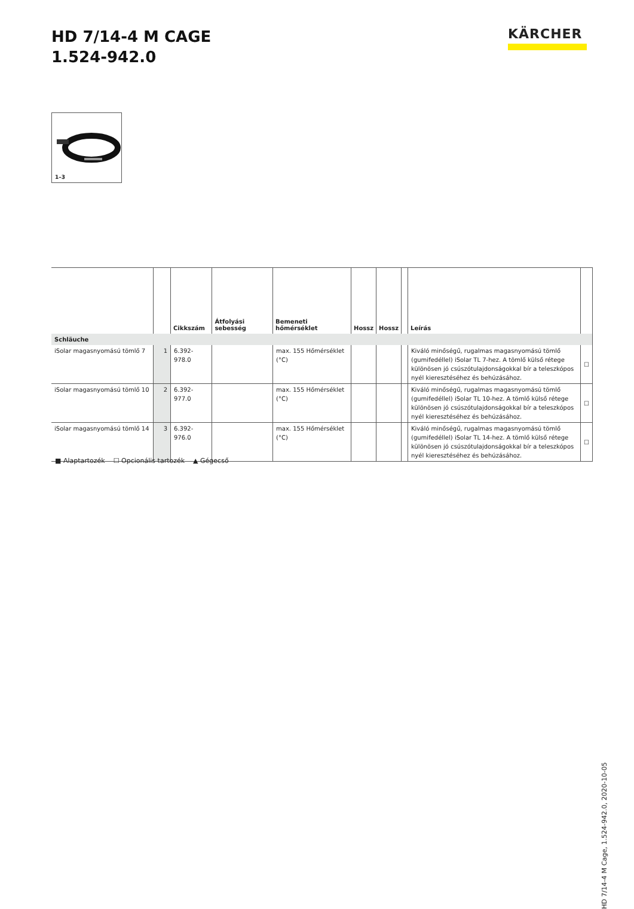HD 7/14-4 M CAGE
1.524-942.0
KÄRCHER
1–3
| | | Cikkszám | Átfolyási sebesség | Bemeneti hőmérséklet | Hossz | Hossz | | Leírás | |
| --- | --- | --- | --- | --- | --- | --- | --- | --- | --- |
| Schläuche | | | | | | | | | |
| iSolar magasnyomású tömlő 7 | 1 | 6.392-978.0 | | max. 155 Hőmérséklet (°C) | | | | Kiváló minőségű, rugalmas magasnyomású tömlő (gumifedéllel) iSolar TL 7-hez. A tömlő külső rétege különösen jó csúszótulajdonságokkal bír a teleszkópos nyél kieresztéséhez és behúzásához. | ☐ |
| iSolar magasnyomású tömlő 10 | 2 | 6.392-977.0 | | max. 155 Hőmérséklet (°C) | | | | Kiváló minőségű, rugalmas magasnyomású tömlő (gumifedéllel) iSolar TL 10-hez. A tömlő külső rétege különösen jó csúszótulajdonságokkal bír a teleszkópos nyél kieresztéséhez és behúzásához. | ☐ |
| iSolar magasnyomású tömlő 14 | 3 | 6.392-976.0 | | max. 155 Hőmérséklet (°C) | | | | Kiváló minőségű, rugalmas magasnyomású tömlő (gumifedéllel) iSolar TL 14-hez. A tömlő külső rétege különösen jó csúszótulajdonságokkal bír a teleszkópos nyél kieresztéséhez és behúzásához. | ☐ |
■ Alaptartozék ☐ Opcionális tartozék ▲ Gégecső
HD 7/14-4 M Cage, 1.524-942.0, 2020-10-05